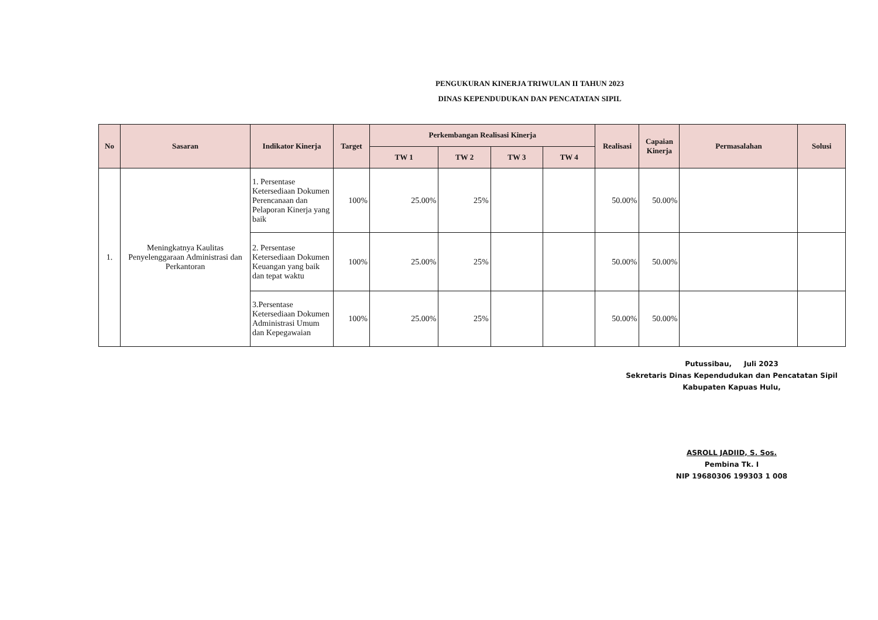PENGUKURAN KINERJA TRIWULAN II TAHUN 2023
DINAS KEPENDUDUKAN DAN PENCATATAN SIPIL
| No | Sasaran | Indikator Kinerja | Target | Perkembangan Realisasi Kinerja | | | | Realisasi | Capaian Kinerja | Permasalahan | Solusi |
| --- | --- | --- | --- | --- | --- | --- | --- | --- | --- | --- | --- |
| | | | | TW 1 | TW 2 | TW 3 | TW 4 | | | | |
| 1. | Meningkatnya Kaulitas Penyelenggaraan Administrasi dan Perkantoran | 1. Persentase Ketersediaan Dokumen Perencanaan dan Pelaporan Kinerja yang baik | 100% | 25.00% | 25% | | | 50.00% | 50.00% | | |
| | | 2. Persentase Ketersediaan Dokumen Keuangan yang baik dan tepat waktu | 100% | 25.00% | 25% | | | 50.00% | 50.00% | | |
| | | 3.Persentase Ketersediaan Dokumen Administrasi Umum dan Kepegawaian | 100% | 25.00% | 25% | | | 50.00% | 50.00% | | |
Putussibau, Juli 2023
Sekretaris Dinas Kependudukan dan Pencatatan Sipil
Kabupaten Kapuas Hulu,
ASROLL JADIID, S. Sos.
Pembina Tk. I
NIP 19680306 199303 1 008